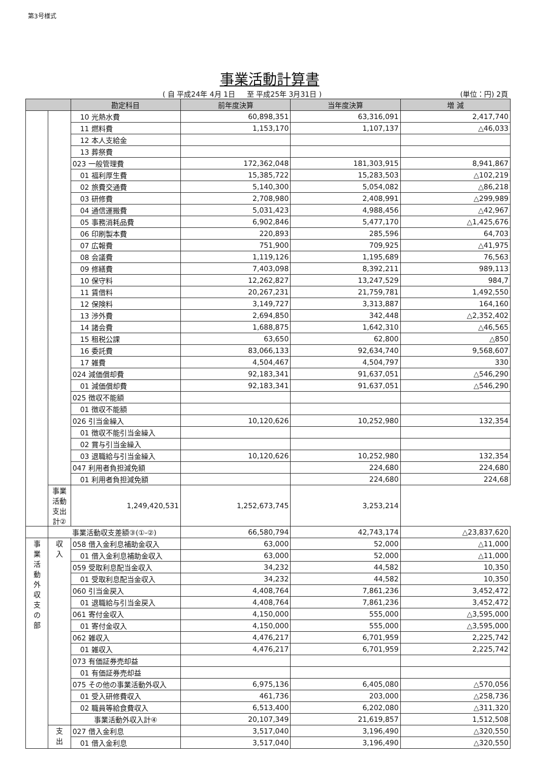第3号様式
事業活動計算書
( 自 平成24年 4月 1日 　 至 平成25年 3月31日 ) (単位：円) 2頁
| | | 勘定科目 | 前年度決算 | 当年度決算 | 増 減 |
| --- | --- | --- | --- | --- | --- |
| | | 10 光熱水費 | 60,898,351 | 63,316,091 | 2,417,740 |
| | | 11 燃料費 | 1,153,170 | 1,107,137 | △46,033 |
| | | 12 本人支給金 | | | |
| | | 13 葬祭費 | | | |
| | | 023 一般管理費 | 172,362,048 | 181,303,915 | 8,941,867 |
| | | 01 福利厚生費 | 15,385,722 | 15,283,503 | △102,219 |
| | | 02 旅費交通費 | 5,140,300 | 5,054,082 | △86,218 |
| | | 03 研修費 | 2,708,980 | 2,408,991 | △299,989 |
| | | 04 通信運搬費 | 5,031,423 | 4,988,456 | △42,967 |
| | | 05 事務消耗品費 | 6,902,846 | 5,477,170 | △1,425,676 |
| | | 06 印刷製本費 | 220,893 | 285,596 | 64,703 |
| | | 07 広報費 | 751,900 | 709,925 | △41,975 |
| | | 08 会議費 | 1,119,126 | 1,195,689 | 76,563 |
| | | 09 修繕費 | 7,403,098 | 8,392,211 | 989,113 |
| | | 10 保守料 | 12,262,827 | 13,247,529 | 984,7 |
| | | 11 賃借料 | 20,267,231 | 21,759,781 | 1,492,550 |
| | | 12 保険料 | 3,149,727 | 3,313,887 | 164,160 |
| | | 13 渉外費 | 2,694,850 | 342,448 | △2,352,402 |
| | | 14 諸会費 | 1,688,875 | 1,642,310 | △46,565 |
| | | 15 租税公課 | 63,650 | 62,800 | △850 |
| | | 16 委託費 | 83,066,133 | 92,634,740 | 9,568,607 |
| | | 17 雑費 | 4,504,467 | 4,504,797 | 330 |
| | | 024 減価償却費 | 92,183,341 | 91,637,051 | △546,290 |
| | | 01 減価償却費 | 92,183,341 | 91,637,051 | △546,290 |
| | | 025 徴収不能額 | | | |
| | | 01 徴収不能額 | | | |
| | | 026 引当金繰入 | 10,120,626 | 10,252,980 | 132,354 |
| | | 01 徴収不能引当金繰入 | | | |
| | | 02 賞与引当金繰入 | | | |
| | | 03 退職給与引当金繰入 | 10,120,626 | 10,252,980 | 132,354 |
| | | 047 利用者負担減免額 | | 224,680 | 224,680 |
| | | 01 利用者負担減免額 | | 224,680 | 224,68 |
| | 事業活動支出計② | 1,249,420,531 | 1,252,673,745 | 3,253,214 | |
| | 事業活動収支差額③(①-②) | | 66,580,794 | 42,743,174 | △23,837,620 |
| 事 業 活 動 外 収 支 の 部 | 収 入 | 058 借入金利息補助金収入 | 63,000 | 52,000 | △11,000 |
| | | 01 借入金利息補助金収入 | 63,000 | 52,000 | △11,000 |
| | | 059 受取利息配当金収入 | 34,232 | 44,582 | 10,350 |
| | | 01 受取利息配当金収入 | 34,232 | 44,582 | 10,350 |
| | | 060 引当金戻入 | 4,408,764 | 7,861,236 | 3,452,472 |
| | | 01 退職給与引当金戻入 | 4,408,764 | 7,861,236 | 3,452,472 |
| | | 061 寄付金収入 | 4,150,000 | 555,000 | △3,595,000 |
| | | 01 寄付金収入 | 4,150,000 | 555,000 | △3,595,000 |
| | | 062 雑収入 | 4,476,217 | 6,701,959 | 2,225,742 |
| | | 01 雑収入 | 4,476,217 | 6,701,959 | 2,225,742 |
| | | 073 有価証券売却益 | | | |
| | | 01 有価証券売却益 | | | |
| | | 075 その他の事業活動外収入 | 6,975,136 | 6,405,080 | △570,056 |
| | | 01 受入研修費収入 | 461,736 | 203,000 | △258,736 |
| | | 02 職員等給食費収入 | 6,513,400 | 6,202,080 | △311,320 |
| | | 事業活動外収入計④ | 20,107,349 | 21,619,857 | 1,512,508 |
| | 支 出 | 027 借入金利息 | 3,517,040 | 3,196,490 | △320,550 |
| | | 01 借入金利息 | 3,517,040 | 3,196,490 | △320,550 |